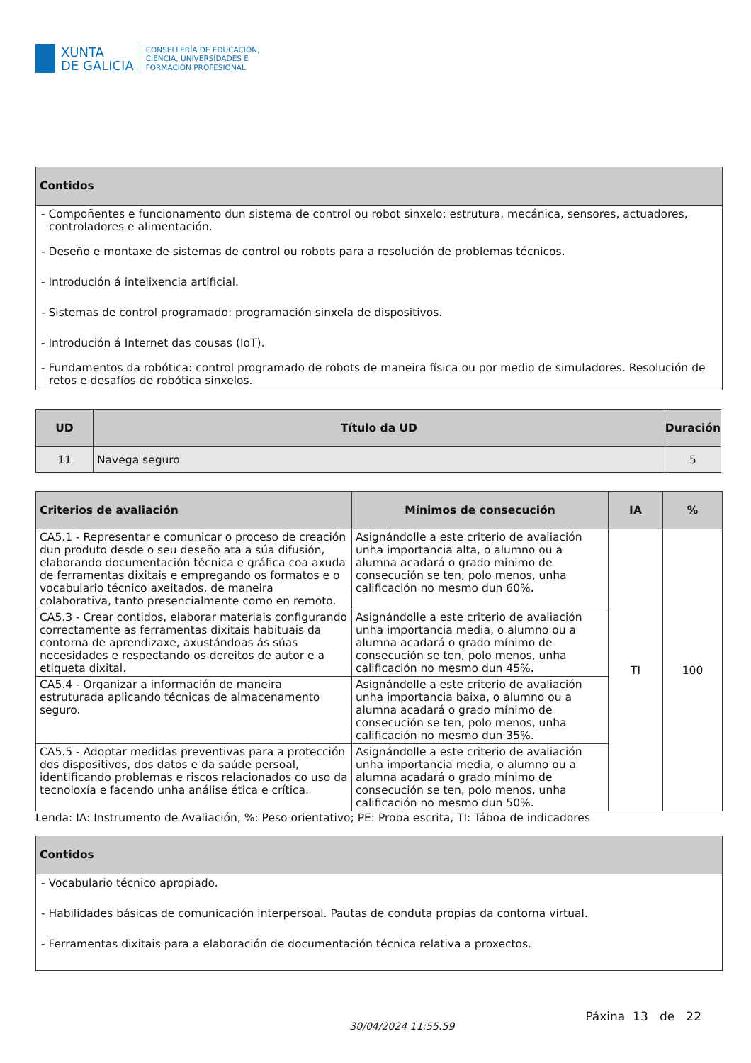XUNTA
DE GALICIA
CONSELLERÍA DE EDUCACIÓN,
CIENCIA, UNIVERSIDADES E
FORMACIÓN PROFESIONAL
Contidos
- Compoñentes e funcionamento dun sistema de control ou robot sinxelo: estrutura, mecánica, sensores, actuadores, controladores e alimentación.
- Deseño e montaxe de sistemas de control ou robots para a resolución de problemas técnicos.
- Introdución á intelixencia artificial.
- Sistemas de control programado: programación sinxela de dispositivos.
- Introdución á Internet das cousas (IoT).
- Fundamentos da robótica: control programado de robots de maneira física ou por medio de simuladores. Resolución de retos e desafíos de robótica sinxelos.
| UD | Título da UD | Duración |
| --- | --- | --- |
| 11 | Navega seguro | 5 |
| Criterios de avaliación | Mínimos de consecución | IA | % |
| --- | --- | --- | --- |
| CA5.1 - Representar e comunicar o proceso de creación dun produto desde o seu deseño ata a súa difusión, elaborando documentación técnica e gráfica coa axuda de ferramentas dixitais e empregando os formatos e o vocabulario técnico axeitados, de maneira colaborativa, tanto presencialmente como en remoto. | Asignándolle a este criterio de avaliación unha importancia alta, o alumno ou a alumna acadará o grado mínimo de consecución se ten, polo menos, unha calificación no mesmo dun 60%. | TI | 100 |
| CA5.3 - Crear contidos, elaborar materiais configurando correctamente as ferramentas dixitais habituais da contorna de aprendizaxe, axustándoas ás súas necesidades e respectando os dereitos de autor e a etiqueta dixital. | Asignándolle a este criterio de avaliación unha importancia media, o alumno ou a alumna acadará o grado mínimo de consecución se ten, polo menos, unha calificación no mesmo dun 45%. | | |
| CA5.4 - Organizar a información de maneira estruturada aplicando técnicas de almacenamento seguro. | Asignándolle a este criterio de avaliación unha importancia baixa, o alumno ou a alumna acadará o grado mínimo de consecución se ten, polo menos, unha calificación no mesmo dun 35%. | | |
| CA5.5 - Adoptar medidas preventivas para a protección dos dispositivos, dos datos e da saúde persoal, identificando problemas e riscos relacionados co uso da tecnoloxía e facendo unha análise ética e crítica. | Asignándolle a este criterio de avaliación unha importancia media, o alumno ou a alumna acadará o grado mínimo de consecución se ten, polo menos, unha calificación no mesmo dun 50%. | | |
Lenda: IA: Instrumento de Avaliación, %: Peso orientativo; PE: Proba escrita, TI: Táboa de indicadores
Contidos
- Vocabulario técnico apropiado.
- Habilidades básicas de comunicación interpersoal. Pautas de conduta propias da contorna virtual.
- Ferramentas dixitais para a elaboración de documentación técnica relativa a proxectos.
30/04/2024 11:55:59 Páxina 13 de 22